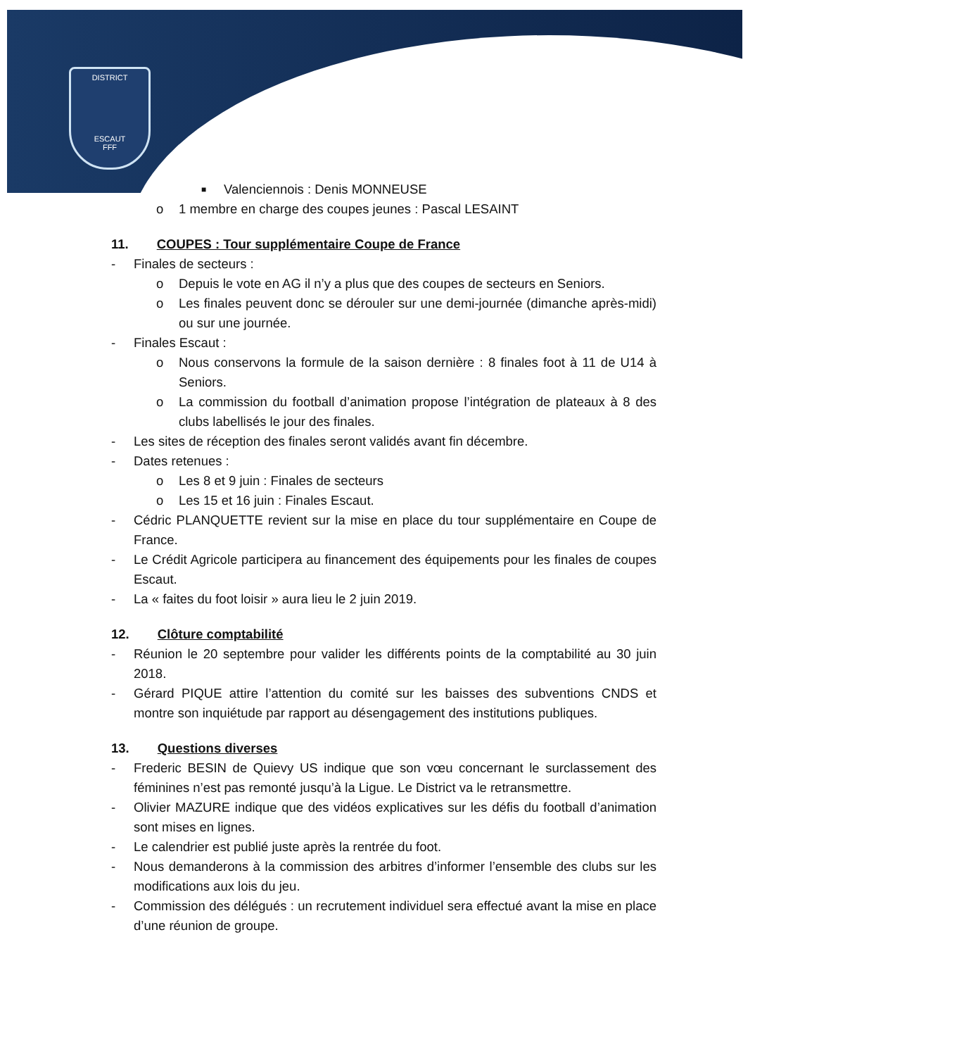DISTRICT
ESCAUT
FFF
■ Valenciennois : Denis MONNEUSE
o 1 membre en charge des coupes jeunes : Pascal LESAINT
11. COUPES : Tour supplémentaire Coupe de France
- Finales de secteurs :
o Depuis le vote en AG il n’y a plus que des coupes de secteurs en Seniors.
o Les finales peuvent donc se dérouler sur une demi-journée (dimanche après-midi) ou sur une journée.
- Finales Escaut :
o Nous conservons la formule de la saison dernière : 8 finales foot à 11 de U14 à Seniors.
o La commission du football d’animation propose l’intégration de plateaux à 8 des clubs labellisés le jour des finales.
- Les sites de réception des finales seront validés avant fin décembre.
- Dates retenues :
o Les 8 et 9 juin : Finales de secteurs
o Les 15 et 16 juin : Finales Escaut.
- Cédric PLANQUETTE revient sur la mise en place du tour supplémentaire en Coupe de France.
- Le Crédit Agricole participera au financement des équipements pour les finales de coupes Escaut.
- La « faites du foot loisir » aura lieu le 2 juin 2019.
12. Clôture comptabilité
- Réunion le 20 septembre pour valider les différents points de la comptabilité au 30 juin 2018.
- Gérard PIQUE attire l’attention du comité sur les baisses des subventions CNDS et montre son inquiétude par rapport au désengagement des institutions publiques.
13. Questions diverses
- Frederic BESIN de Quievy US indique que son vœu concernant le surclassement des féminines n’est pas remonté jusqu’à la Ligue. Le District va le retransmettre.
- Olivier MAZURE indique que des vidéos explicatives sur les défis du football d’animation sont mises en lignes.
- Le calendrier est publié juste après la rentrée du foot.
- Nous demanderons à la commission des arbitres d’informer l’ensemble des clubs sur les modifications aux lois du jeu.
- Commission des délégués : un recrutement individuel sera effectué avant la mise en place d’une réunion de groupe.